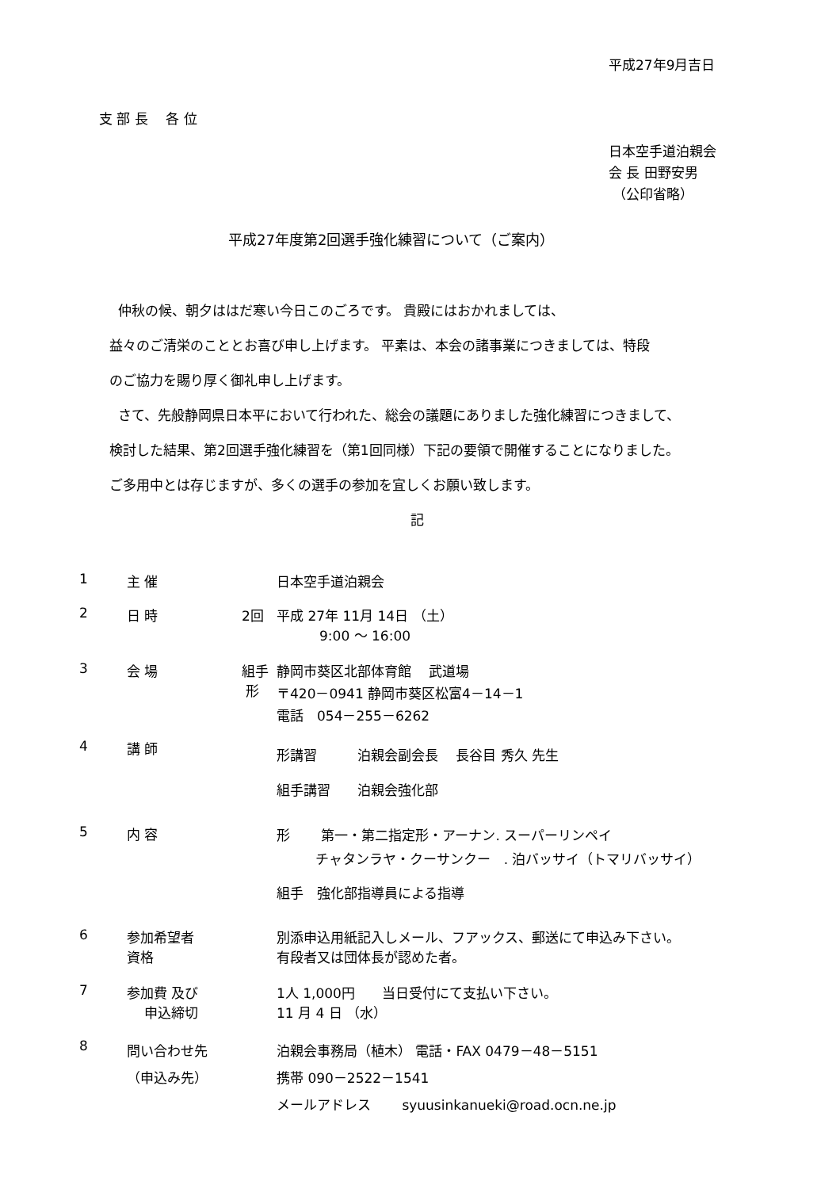平成27年9月吉日
支 部 長　 各 位
日本空手道泊親会
会 長 田野安男
（公印省略）
平成27年度第2回選手強化練習について（ご案内）
仲秋の候、朝夕ははだ寒い今日このごろです。 貴殿にはおかれましては、
益々のご清栄のこととお喜び申し上げます。 平素は、本会の諸事業につきましては、特段
のご協力を賜り厚く御礼申し上げます。
さて、先般静岡県日本平において行われた、総会の議題にありました強化練習につきまして、
検討した結果、第2回選手強化練習を（第1回同様）下記の要領で開催することになりました。
ご多用中とは存じますが、多くの選手の参加を宜しくお願い致します。
記
| 1 | 主 催 | | 日本空手道泊親会 |
| 2 | 日 時 | 2回 | 平成 27年 11月 14日 （土） 9:00 ～ 16:00 |
| 3 | 会 場 | 組手 形 | 静岡市葵区北部体育館 武道場 〒420－0941 静岡市葵区松富4－14－1 電話 054－255－6262 |
| 4 | 講 師 | | 形講習 泊親会副会長 長谷目 秀久 先生 組手講習 泊親会強化部 |
| 5 | 内 容 | | 形 第一・第二指定形・アーナン. スーパーリンペイ チャタンラヤ・クーサンクー . 泊バッサイ（トマリバッサイ） 組手 強化部指導員による指導 |
| 6 | 参加希望者 資格 | | 別添申込用紙記入しメール、フアックス、郵送にて申込み下さい。 有段者又は団体長が認めた者。 |
| 7 | 参加費 及び 申込締切 | | 1人 1,000円 当日受付にて支払い下さい。 11 月 4 日 （水） |
| 8 | 問い合わせ先 （申込み先） | | 泊親会事務局（植木） 電話・FAX 0479－48－5151 携帯 090－2522－1541 メールアドレス syuusinkanueki@road.ocn.ne.jp |